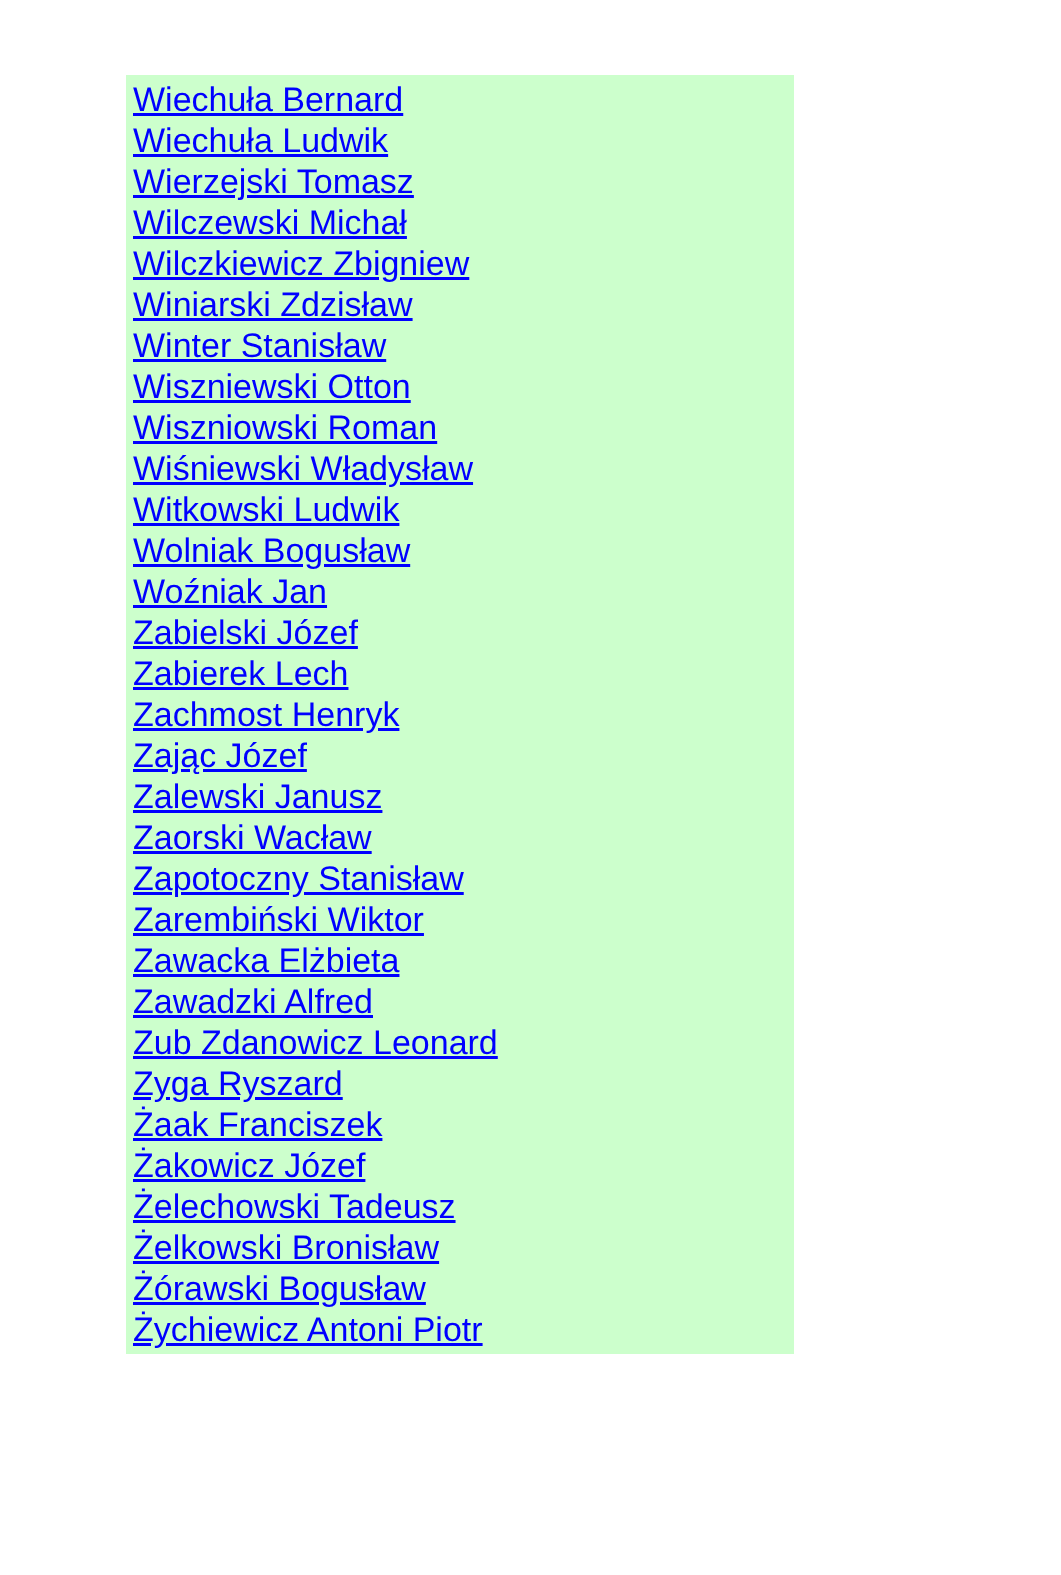Wiechuła Bernard
Wiechuła Ludwik
Wierzejski Tomasz
Wilczewski Michał
Wilczkiewicz Zbigniew
Winiarski Zdzisław
Winter Stanisław
Wiszniewski Otton
Wiszniowski Roman
Wiśniewski Władysław
Witkowski Ludwik
Wolniak Bogusław
Woźniak Jan
Zabielski Józef
Zabierek Lech
Zachmost Henryk
Zając Józef
Zalewski Janusz
Zaorski Wacław
Zapotoczny Stanisław
Zarembiński Wiktor
Zawacka Elżbieta
Zawadzki Alfred
Zub Zdanowicz Leonard
Zyga Ryszard
Żaak Franciszek
Żakowicz Józef
Żelechowski Tadeusz
Żelkowski Bronisław
Żórawski Bogusław
Żychiewicz Antoni Piotr